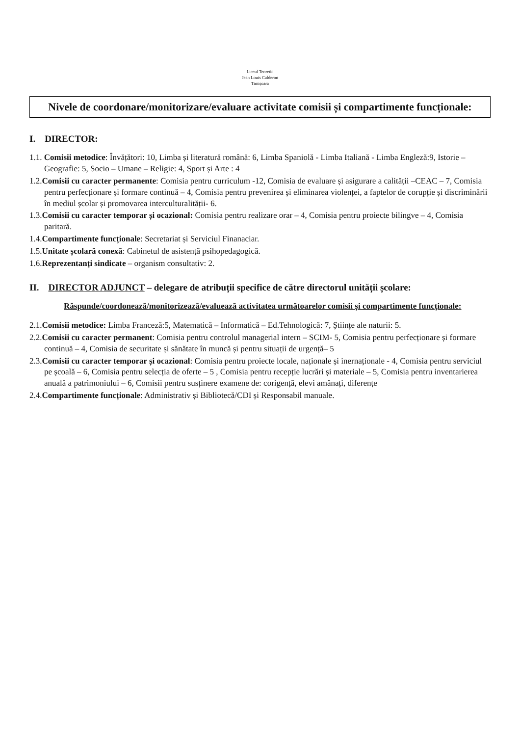Liceul Teoretic
Jean Louis Calderon
Timișoara
Nivele de coordonare/monitorizare/evaluare activitate comisii și compartimente funcționale:
I. DIRECTOR:
1.1. Comisii metodice: Învățători: 10, Limba și literatură română: 6, Limba Spaniolă - Limba Italiană - Limba Engleză:9, Istorie – Geografie: 5, Socio – Umane – Religie: 4, Sport și Arte : 4
1.2.Comisii cu caracter permanente: Comisia pentru curriculum -12, Comisia de evaluare și asigurare a calității –CEAC – 7, Comisia pentru perfecționare și formare continuă – 4, Comisia pentru prevenirea și eliminarea violenței, a faptelor de corupție și discriminării în mediul școlar și promovarea interculturalității- 6.
1.3.Comisii cu caracter temporar și ocazional: Comisia pentru realizare orar – 4, Comisia pentru proiecte bilingve – 4, Comisia paritară.
1.4.Compartimente funcționale: Secretariat și Serviciul Finanaciar.
1.5.Unitate școlară conexă: Cabinetul de asistență psihopedagogică.
1.6.Reprezentanți sindicate – organism consultativ: 2.
II. DIRECTOR ADJUNCT – delegare de atribuții specifice de către directorul unității școlare:
Răspunde/coordonează/monitorizează/evaluează activitatea următoarelor comisii și compartimente funcționale:
2.1.Comisii metodice: Limba Franceză:5, Matematică – Informatică – Ed.Tehnologică: 7, Științe ale naturii: 5.
2.2.Comisii cu caracter permanent: Comisia pentru controlul managerial intern – SCIM- 5, Comisia pentru perfecționare și formare continuă – 4, Comisia de securitate și sănătate în muncă și pentru situații de urgență– 5
2.3.Comisii cu caracter temporar și ocazional: Comisia pentru proiecte locale, naționale și inernaționale - 4, Comisia pentru serviciul pe școală – 6, Comisia pentru selecția de oferte – 5 , Comisia pentru recepție lucrări și materiale – 5, Comisia pentru inventarierea anuală a patrimoniului – 6, Comisii pentru susținere examene de: corigență, elevi amânați, diferențe
2.4.Compartimente funcționale: Administrativ și Bibliotecă/CDI și Responsabil manuale.